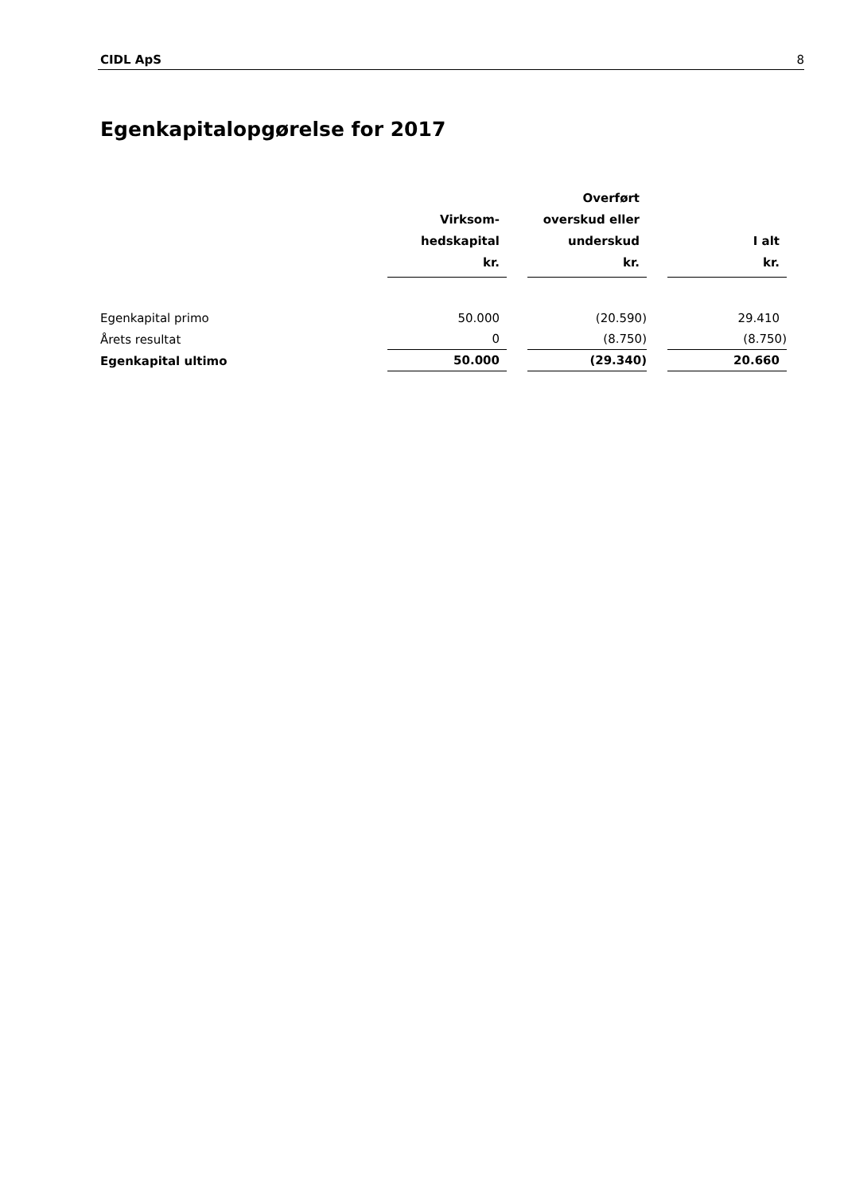CIDL ApS 8
Egenkapitalopgørelse for 2017
| | Virksom- hedskapital kr. | | Overført overskud eller underskud kr. | | I alt kr. |
| --- | --- | --- | --- | --- | --- |
| Egenkapital primo | 50.000 | | (20.590) | | 29.410 |
| Årets resultat | 0 | | (8.750) | | (8.750) |
| Egenkapital ultimo | 50.000 | | (29.340) | | 20.660 |